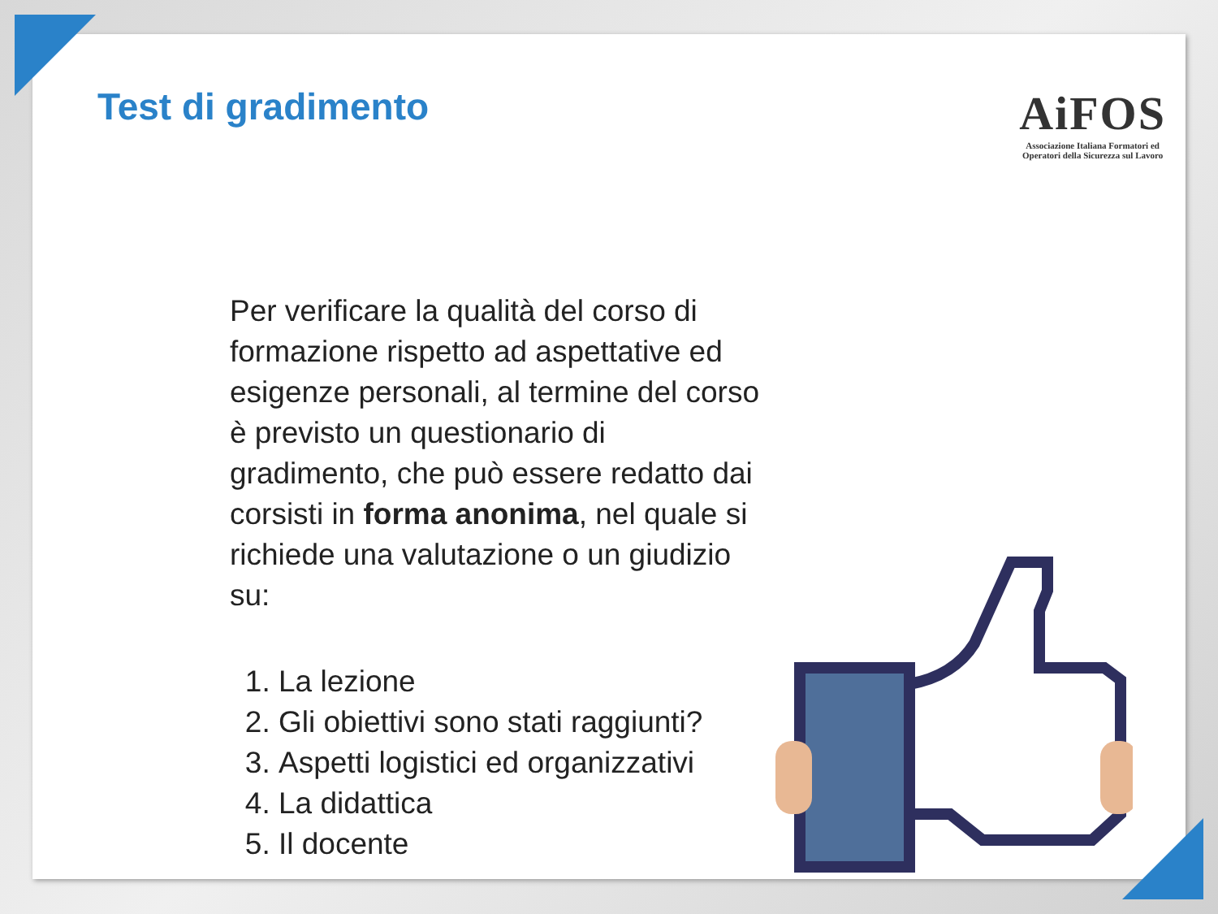Test di gradimento
AiFOS
Associazione Italiana Formatori ed
Operatori della Sicurezza sul Lavoro
Per verificare la qualità del corso di formazione rispetto ad aspettative ed esigenze personali, al termine del corso è previsto un questionario di gradimento, che può essere redatto dai corsisti in forma anonima, nel quale si richiede una valutazione o un giudizio su:
1. La lezione
2. Gli obiettivi sono stati raggiunti?
3. Aspetti logistici ed organizzativi
4. La didattica
5. Il docente